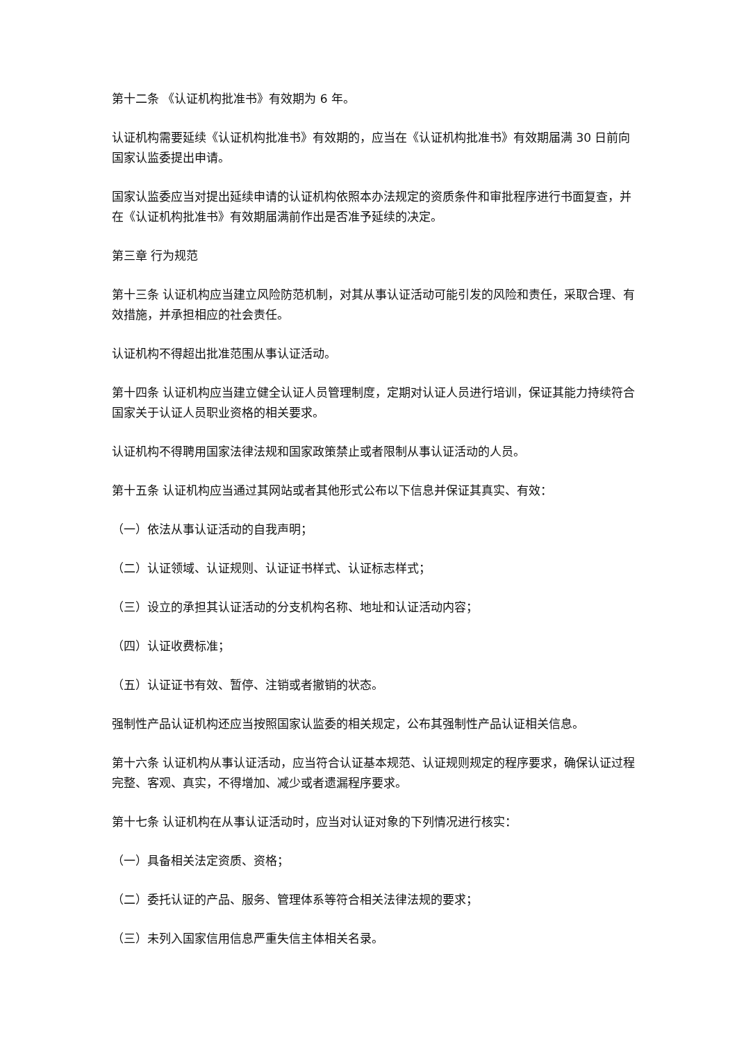第十二条 《认证机构批准书》有效期为 6 年。
认证机构需要延续《认证机构批准书》有效期的，应当在《认证机构批准书》有效期届满 30 日前向国家认监委提出申请。
国家认监委应当对提出延续申请的认证机构依照本办法规定的资质条件和审批程序进行书面复查，并在《认证机构批准书》有效期届满前作出是否准予延续的决定。
第三章 行为规范
第十三条 认证机构应当建立风险防范机制，对其从事认证活动可能引发的风险和责任，采取合理、有效措施，并承担相应的社会责任。
认证机构不得超出批准范围从事认证活动。
第十四条 认证机构应当建立健全认证人员管理制度，定期对认证人员进行培训，保证其能力持续符合国家关于认证人员职业资格的相关要求。
认证机构不得聘用国家法律法规和国家政策禁止或者限制从事认证活动的人员。
第十五条 认证机构应当通过其网站或者其他形式公布以下信息并保证其真实、有效：
（一）依法从事认证活动的自我声明；
（二）认证领域、认证规则、认证证书样式、认证标志样式；
（三）设立的承担其认证活动的分支机构名称、地址和认证活动内容；
（四）认证收费标准；
（五）认证证书有效、暂停、注销或者撤销的状态。
强制性产品认证机构还应当按照国家认监委的相关规定，公布其强制性产品认证相关信息。
第十六条 认证机构从事认证活动，应当符合认证基本规范、认证规则规定的程序要求，确保认证过程完整、客观、真实，不得增加、减少或者遗漏程序要求。
第十七条 认证机构在从事认证活动时，应当对认证对象的下列情况进行核实：
（一）具备相关法定资质、资格；
（二）委托认证的产品、服务、管理体系等符合相关法律法规的要求；
（三）未列入国家信用信息严重失信主体相关名录。